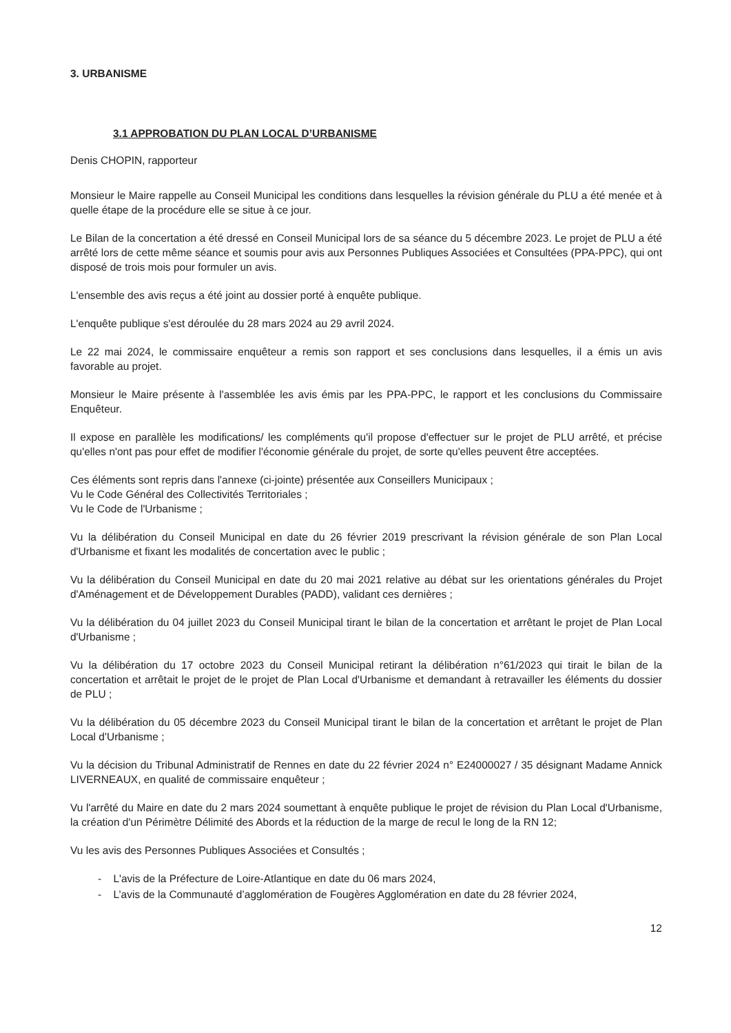3. URBANISME
3.1 APPROBATION DU PLAN LOCAL D’URBANISME
Denis CHOPIN, rapporteur
Monsieur le Maire rappelle au Conseil Municipal les conditions dans lesquelles la révision générale du PLU a été menée et à quelle étape de la procédure elle se situe à ce jour.
Le Bilan de la concertation a été dressé en Conseil Municipal lors de sa séance du 5 décembre 2023. Le projet de PLU a été arrêté lors de cette même séance et soumis pour avis aux Personnes Publiques Associées et Consultées (PPA-PPC), qui ont disposé de trois mois pour formuler un avis.
L'ensemble des avis reçus a été joint au dossier porté à enquête publique.
L'enquête publique s'est déroulée du 28 mars 2024 au 29 avril 2024.
Le 22 mai 2024, le commissaire enquêteur a remis son rapport et ses conclusions dans lesquelles, il a émis un avis favorable au projet.
Monsieur le Maire présente à l'assemblée les avis émis par les PPA-PPC, le rapport et les conclusions du Commissaire Enquêteur.
Il expose en parallèle les modifications/ les compléments qu'il propose d'effectuer sur le projet de PLU arrêté, et précise qu'elles n'ont pas pour effet de modifier l'économie générale du projet, de sorte qu'elles peuvent être acceptées.
Ces éléments sont repris dans l'annexe (ci-jointe) présentée aux Conseillers Municipaux ;
Vu le Code Général des Collectivités Territoriales ;
Vu le Code de l'Urbanisme ;
Vu la délibération du Conseil Municipal en date du 26 février 2019 prescrivant la révision générale de son Plan Local d'Urbanisme et fixant les modalités de concertation avec le public ;
Vu la délibération du Conseil Municipal en date du 20 mai 2021 relative au débat sur les orientations générales du Projet d'Aménagement et de Développement Durables (PADD), validant ces dernières ;
Vu la délibération du 04 juillet 2023 du Conseil Municipal tirant le bilan de la concertation et arrêtant le projet de Plan Local d'Urbanisme ;
Vu la délibération du 17 octobre 2023 du Conseil Municipal retirant la délibération n°61/2023 qui tirait le bilan de la concertation et arrêtait le projet de le projet de Plan Local d'Urbanisme et demandant à retravailler les éléments du dossier de PLU ;
Vu la délibération du 05 décembre 2023 du Conseil Municipal tirant le bilan de la concertation et arrêtant le projet de Plan Local d'Urbanisme ;
Vu la décision du Tribunal Administratif de Rennes en date du 22 février 2024 n° E24000027 / 35 désignant Madame Annick LIVERNEAUX, en qualité de commissaire enquêteur ;
Vu l'arrêté du Maire en date du 2 mars 2024 soumettant à enquête publique le projet de révision du Plan Local d'Urbanisme, la création d'un Périmètre Délimité des Abords et la réduction de la marge de recul le long de la RN 12;
Vu les avis des Personnes Publiques Associées et Consultés ;
- L'avis de la Préfecture de Loire-Atlantique en date du 06 mars 2024,
- L’avis de la Communauté d’agglomération de Fougères Agglomération en date du 28 février 2024,
12